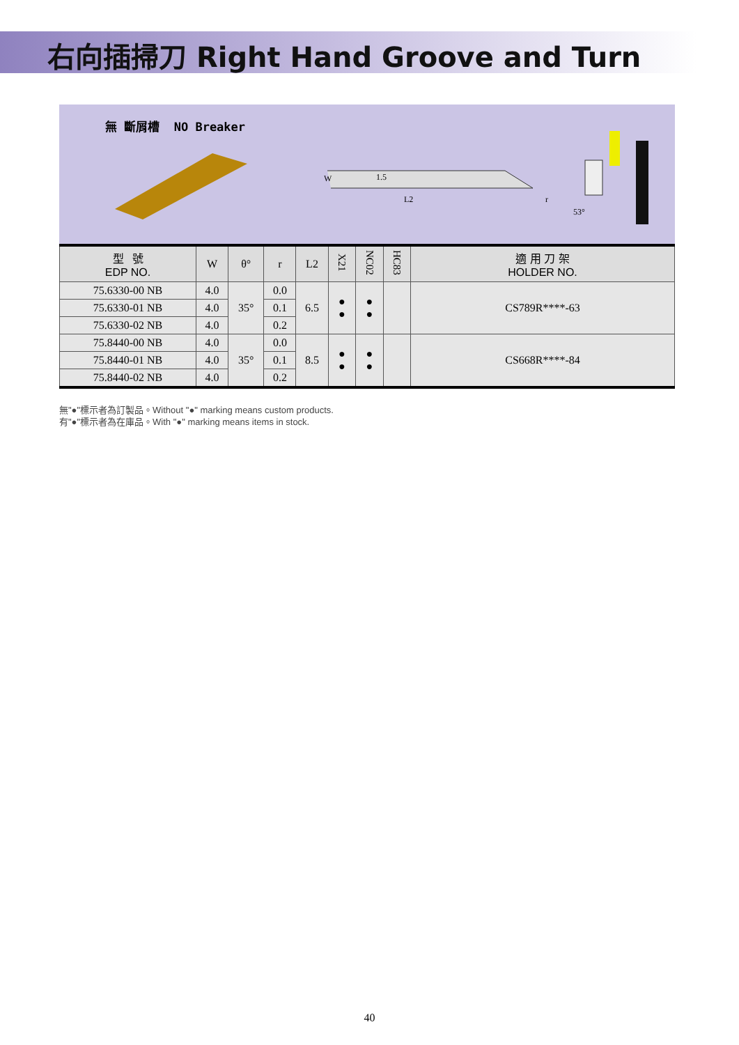右向插掃刀 Right Hand Groove and Turn
無 斷屑槽 NO Breaker
W
1.5
L2
r
53°
| 型 號 EDP NO. | W | θ° | r | L2 | X21 | NC02 | HC83 | 適 用 刀 架 HOLDER NO. |
| --- | --- | --- | --- | --- | --- | --- | --- | --- |
| 75.6330-00 NB | 4.0 | 35° | 0.0 | 6.5 | ● ● | ● ● | | CS789R****-63 |
| 75.6330-01 NB | 4.0 | | 0.1 | | | | | |
| 75.6330-02 NB | 4.0 | | 0.2 | | | | | |
| 75.8440-00 NB | 4.0 | 35° | 0.0 | 8.5 | ● ● | ● ● | | CS668R****-84 |
| 75.8440-01 NB | 4.0 | | 0.1 | | | | | |
| 75.8440-02 NB | 4.0 | | 0.2 | | | | | |
無"●"標示者為訂製品。Without "●" marking means custom products.
有"●"標示者為在庫品。With "●" marking means items in stock.
40